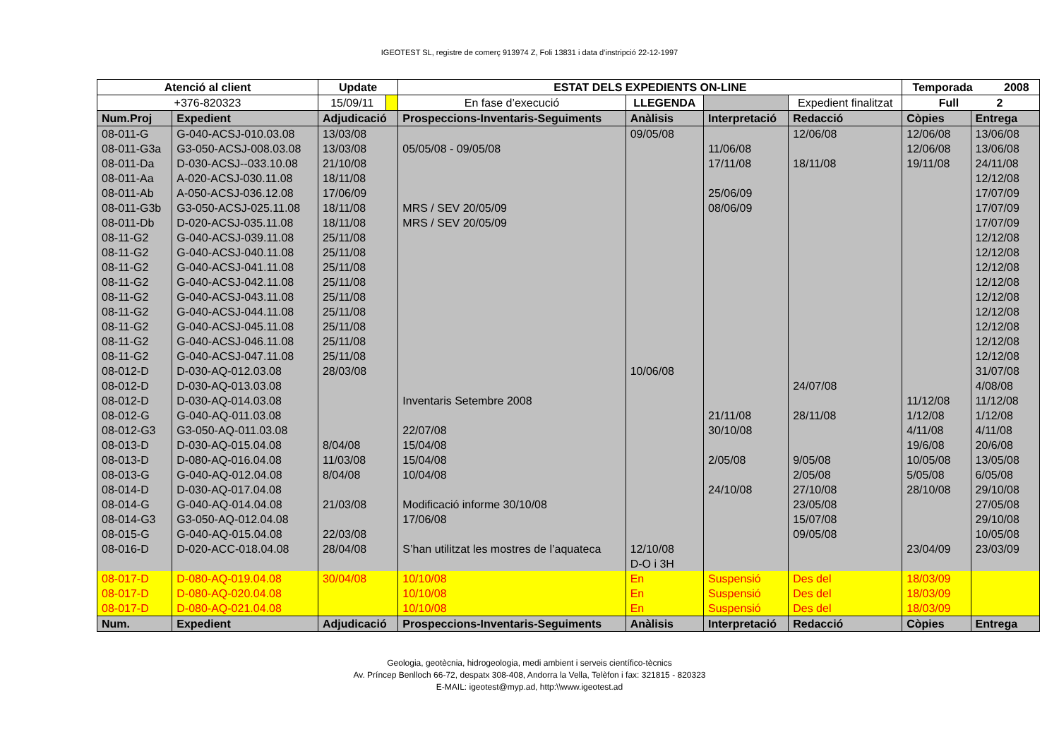IGEOTEST SL, registre de comerç 913974 Z, Foli 13831 i data d’instripció 22-12-1997
| Atenció al client | | Update | | ESTAT DELS EXPEDIENTS ON-LINE | | | | | | Temporada 2008 | |
| +376-820323 | | 15/09/11 | | En fase d’execució | LLEGENDA | | | Expedient finalitzat | | Full 2 | |
| Num.Proj | Expedient | Adjudicació | | Prospeccions-Inventaris-Seguiments | | Anàlisis | Interpretació | | Redacció | Còpies | Entrega |
| 08-011-G | G-040-ACSJ-010.03.08 | 13/03/08 | | | | 09/05/08 | | | 12/06/08 | 12/06/08 | 13/06/08 |
| 08-011-G3a | G3-050-ACSJ-008.03.08 | 13/03/08 | | 05/05/08 - 09/05/08 | | | 11/06/08 | | | 12/06/08 | 13/06/08 |
| 08-011-Da | D-030-ACSJ--033.10.08 | 21/10/08 | | | | | 17/11/08 | | 18/11/08 | 19/11/08 | 24/11/08 |
| 08-011-Aa | A-020-ACSJ-030.11.08 | 18/11/08 | | | | | | | | | 12/12/08 |
| 08-011-Ab | A-050-ACSJ-036.12.08 | 17/06/09 | | | | | 25/06/09 | | | | 17/07/09 |
| 08-011-G3b | G3-050-ACSJ-025.11.08 | 18/11/08 | | MRS / SEV 20/05/09 | | | 08/06/09 | | | | 17/07/09 |
| 08-011-Db | D-020-ACSJ-035.11.08 | 18/11/08 | | MRS / SEV 20/05/09 | | | | | | | 17/07/09 |
| 08-11-G2 | G-040-ACSJ-039.11.08 | 25/11/08 | | | | | | | | | 12/12/08 |
| 08-11-G2 | G-040-ACSJ-040.11.08 | 25/11/08 | | | | | | | | | 12/12/08 |
| 08-11-G2 | G-040-ACSJ-041.11.08 | 25/11/08 | | | | | | | | | 12/12/08 |
| 08-11-G2 | G-040-ACSJ-042.11.08 | 25/11/08 | | | | | | | | | 12/12/08 |
| 08-11-G2 | G-040-ACSJ-043.11.08 | 25/11/08 | | | | | | | | | 12/12/08 |
| 08-11-G2 | G-040-ACSJ-044.11.08 | 25/11/08 | | | | | | | | | 12/12/08 |
| 08-11-G2 | G-040-ACSJ-045.11.08 | 25/11/08 | | | | | | | | | 12/12/08 |
| 08-11-G2 | G-040-ACSJ-046.11.08 | 25/11/08 | | | | | | | | | 12/12/08 |
| 08-11-G2 | G-040-ACSJ-047.11.08 | 25/11/08 | | | | | | | | | 12/12/08 |
| 08-012-D | D-030-AQ-012.03.08 | 28/03/08 | | | | 10/06/08 | | | | | 31/07/08 |
| 08-012-D | D-030-AQ-013.03.08 | | | | | | | | 24/07/08 | | 4/08/08 |
| 08-012-D | D-030-AQ-014.03.08 | | | Inventaris Setembre 2008 | | | | | | 11/12/08 | 11/12/08 |
| 08-012-G | G-040-AQ-011.03.08 | | | | | | 21/11/08 | | 28/11/08 | 1/12/08 | 1/12/08 |
| 08-012-G3 | G3-050-AQ-011.03.08 | | | 22/07/08 | | | 30/10/08 | | | 4/11/08 | 4/11/08 |
| 08-013-D | D-030-AQ-015.04.08 | 8/04/08 | | 15/04/08 | | | | | | 19/6/08 | 20/6/08 |
| 08-013-D | D-080-AQ-016.04.08 | 11/03/08 | | 15/04/08 | | | 2/05/08 | | 9/05/08 | 10/05/08 | 13/05/08 |
| 08-013-G | G-040-AQ-012.04.08 | 8/04/08 | | 10/04/08 | | | | | 2/05/08 | 5/05/08 | 6/05/08 |
| 08-014-D | D-030-AQ-017.04.08 | | | | | | 24/10/08 | | 27/10/08 | 28/10/08 | 29/10/08 |
| 08-014-G | G-040-AQ-014.04.08 | 21/03/08 | | Modificació informe 30/10/08 | | | | | 23/05/08 | | 27/05/08 |
| 08-014-G3 | G3-050-AQ-012.04.08 | | | 17/06/08 | | | | | 15/07/08 | | 29/10/08 |
| 08-015-G | G-040-AQ-015.04.08 | 22/03/08 | | | | | | | 09/05/08 | | 10/05/08 |
| 08-016-D | D-020-ACC-018.04.08 | 28/04/08 | | S’han utilitzat les mostres de l’aquateca | | 12/10/08 | | | | 23/04/09 | 23/03/09 |
| | | | | | | D-O i 3H | | | | | |
| 08-017-D | D-080-AQ-019.04.08 | 30/04/08 | | 10/10/08 | | En | Suspensió | | Des del | 18/03/09 | |
| 08-017-D | D-080-AQ-020.04.08 | | | 10/10/08 | | En | Suspensió | | Des del | 18/03/09 | |
| 08-017-D | D-080-AQ-021.04.08 | | | 10/10/08 | | En | Suspensió | | Des del | 18/03/09 | |
| Num. | Expedient | Adjudicació | | Prospeccions-Inventaris-Seguiments | | Anàlisis | Interpretació | | Redacció | Còpies | Entrega |
Geologia, geotècnia, hidrogeologia, medi ambient i serveis científico-tècnics
Av. Príncep Benlloch 66-72, despatx 308-408, Andorra la Vella, Telèfon i fax: 321815 - 820323
E-MAIL: igeotest@myp.ad, http:\\www.igeotest.ad